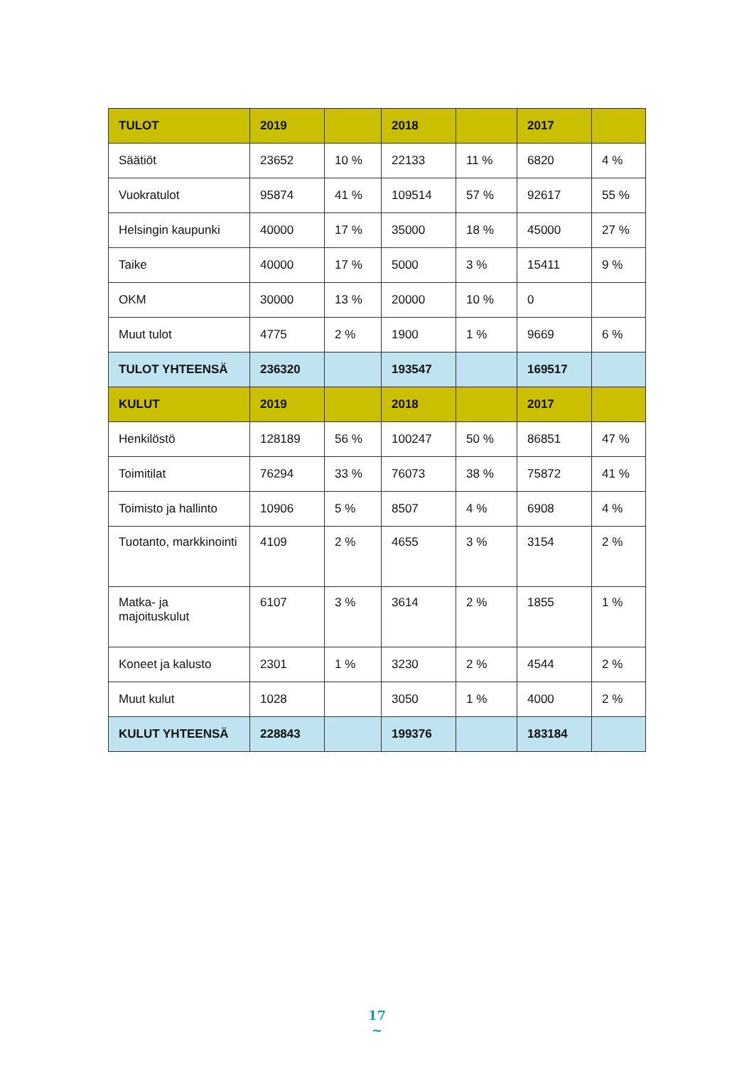| TULOT | 2019 | | 2018 | | 2017 | |
| --- | --- | --- | --- | --- | --- | --- |
| Säätiöt | 23652 | 10 % | 22133 | 11 % | 6820 | 4 % |
| Vuokratulot | 95874 | 41 % | 109514 | 57 % | 92617 | 55 % |
| Helsingin kaupunki | 40000 | 17 % | 35000 | 18 % | 45000 | 27 % |
| Taike | 40000 | 17 % | 5000 | 3 % | 15411 | 9 % |
| OKM | 30000 | 13 % | 20000 | 10 % | 0 | |
| Muut tulot | 4775 | 2 % | 1900 | 1 % | 9669 | 6 % |
| TULOT YHTEENSÄ | 236320 | | 193547 | | 169517 | |
| KULUT | 2019 | | 2018 | | 2017 | |
| Henkilöstö | 128189 | 56 % | 100247 | 50 % | 86851 | 47 % |
| Toimitilat | 76294 | 33 % | 76073 | 38 % | 75872 | 41 % |
| Toimisto ja hallinto | 10906 | 5 % | 8507 | 4 % | 6908 | 4 % |
| Tuotanto, markkinointi | 4109 | 2 % | 4655 | 3 % | 3154 | 2 % |
| Matka- ja majoituskulut | 6107 | 3 % | 3614 | 2 % | 1855 | 1 % |
| Koneet ja kalusto | 2301 | 1 % | 3230 | 2 % | 4544 | 2 % |
| Muut kulut | 1028 | | 3050 | 1 % | 4000 | 2 % |
| KULUT YHTEENSÄ | 228843 | | 199376 | | 183184 | |
17
~